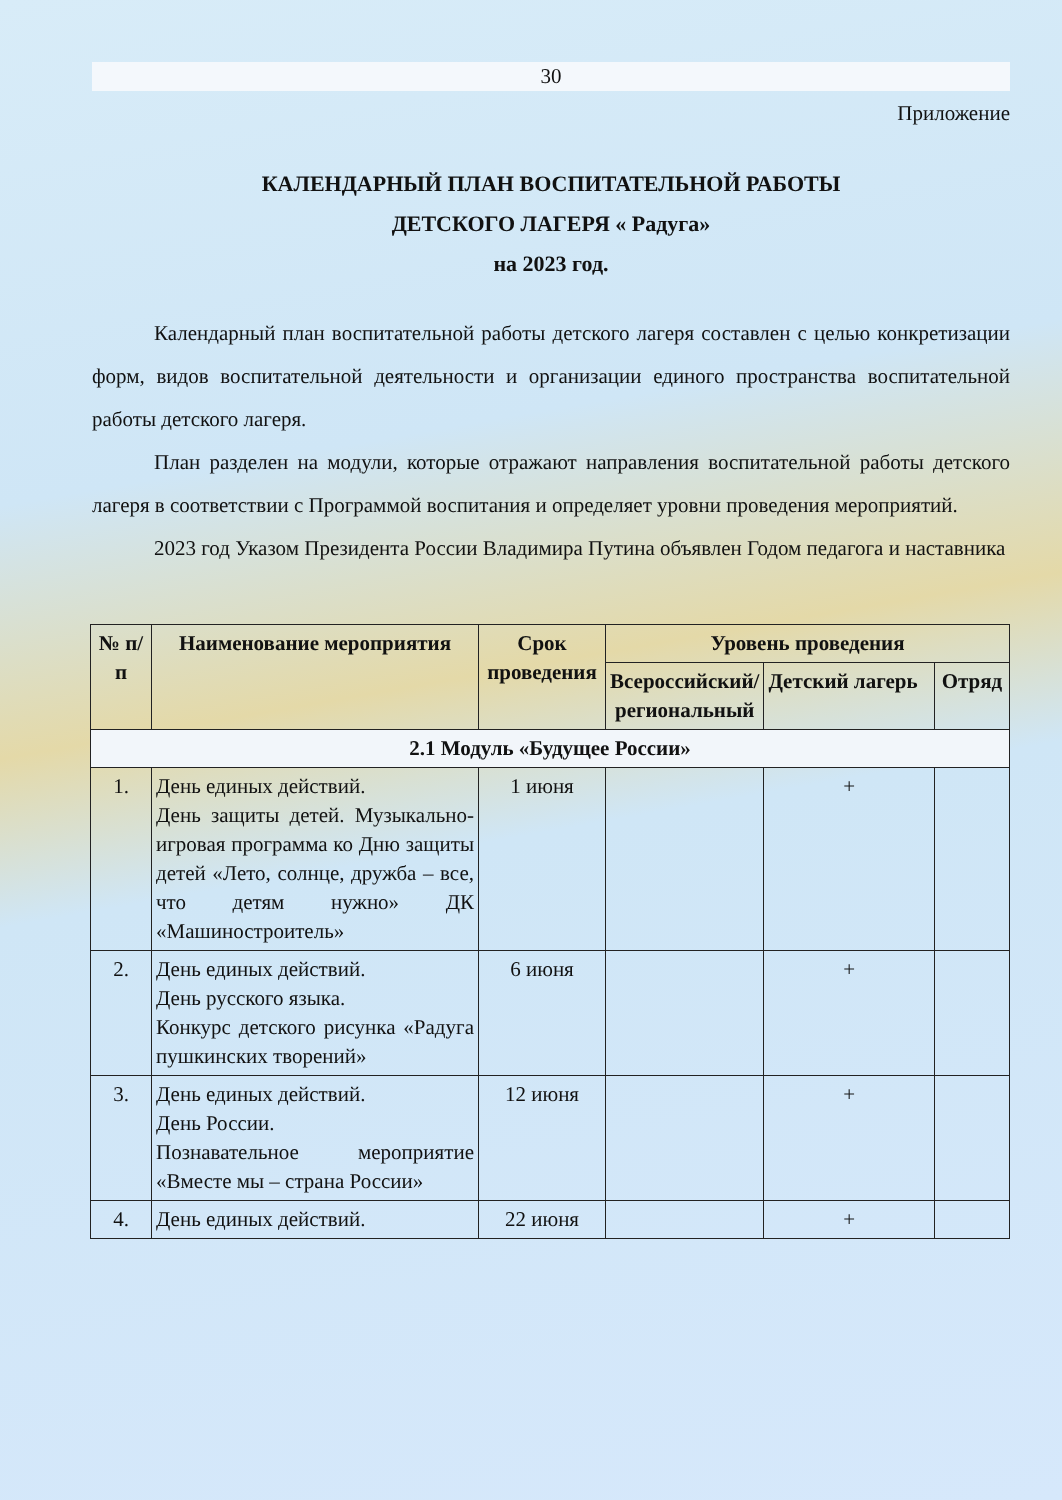30
Приложение
КАЛЕНДАРНЫЙ ПЛАН ВОСПИТАТЕЛЬНОЙ РАБОТЫ
ДЕТСКОГО ЛАГЕРЯ « Радуга»
на 2023 год.
Календарный план воспитательной работы детского лагеря составлен с целью конкретизации форм, видов воспитательной деятельности и организации единого пространства воспитательной работы детского лагеря.
План разделен на модули, которые отражают направления воспитательной работы детского лагеря в соответствии с Программой воспитания и определяет уровни проведения мероприятий.
2023 год Указом Президента России Владимира Путина объявлен Годом педагога и наставника
| № п/п | Наименование мероприятия | Срок проведения | Уровень проведения | | |
| --- | --- | --- | --- | --- | --- |
| | | | Всероссийский/ региональный | Детский лагерь | Отряд |
| 2.1 Модуль «Будущее России» | | | | | |
| 1. | День единых действий. День защиты детей. Музыкально-игровая программа ко Дню защиты детей «Лето, солнце, дружба – все, что детям нужно» ДК «Машиностроитель» | 1 июня | | + | |
| 2. | День единых действий. День русского языка. Конкурс детского рисунка «Радуга пушкинских творений» | 6 июня | | + | |
| 3. | День единых действий. День России. Познавательное мероприятие «Вместе мы – страна России» | 12 июня | | + | |
| 4. | День единых действий. | 22 июня | | + | |